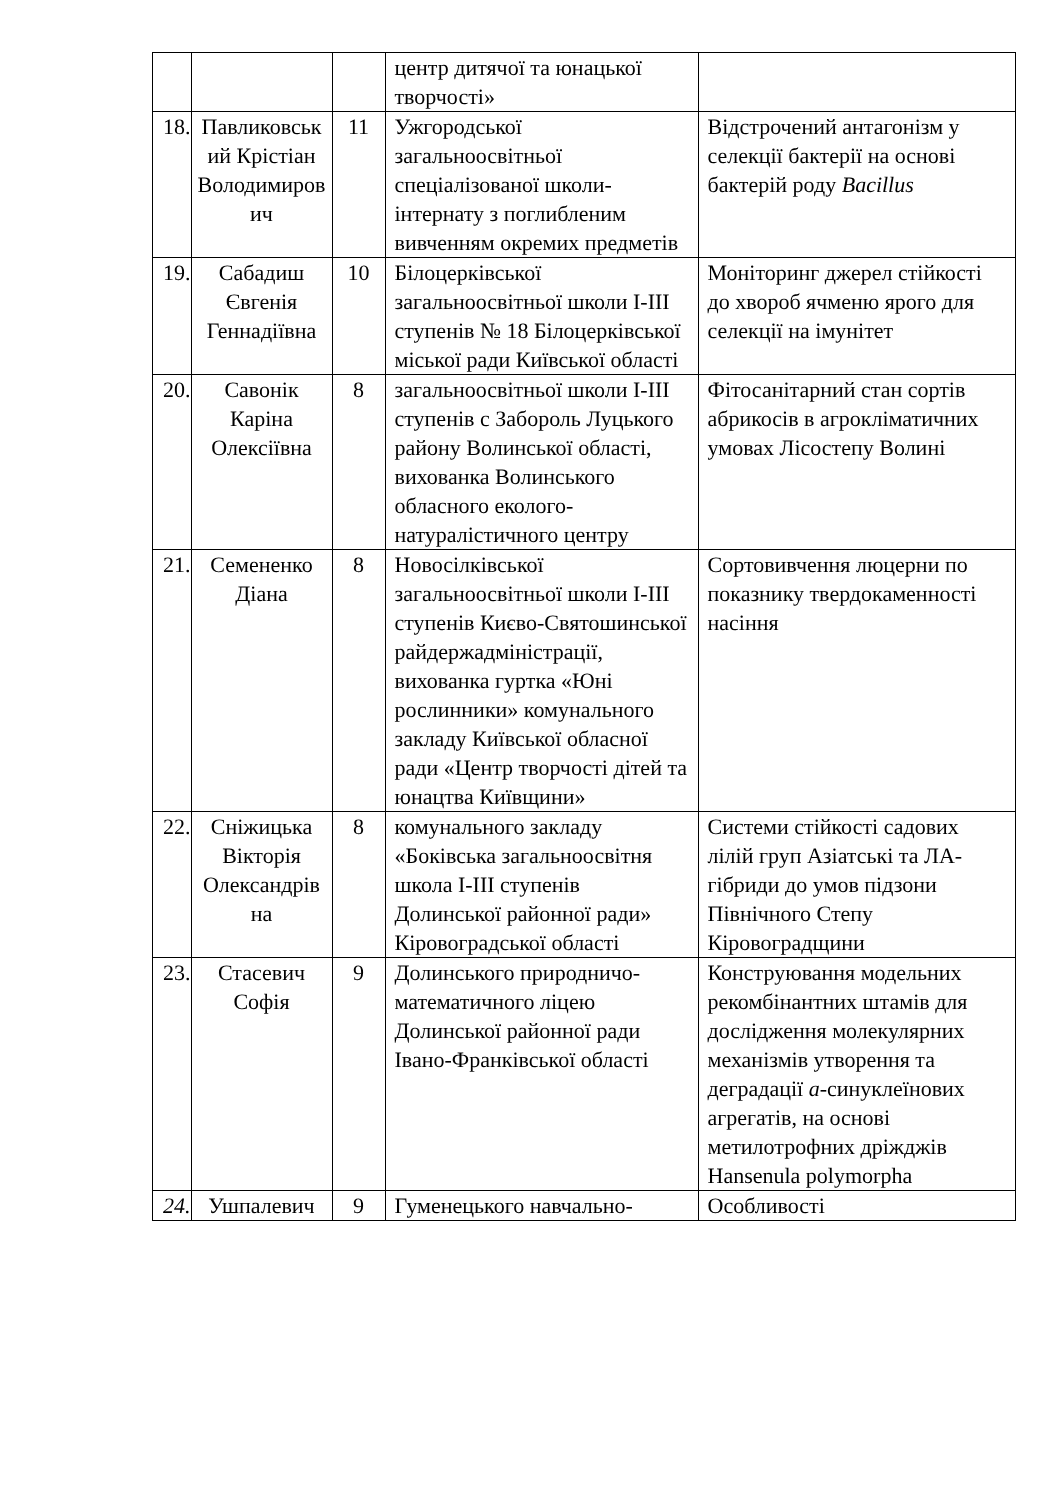| | | | центр дитячої та юнацької творчості» | |
| 18. | Павликовськ ий Крістіан Володимиров ич | 11 | Ужгородської загальноосвітньої спеціалізованої школи-інтернату з поглибленим вивченням окремих предметів | Відстрочений антагонізм у селекції бактерії на основі бактерій роду Bacillus |
| 19. | Сабадиш Євгенія Геннадіївна | 10 | Білоцерківської загальноосвітньої школи I-III ступенів № 18 Білоцерківської міської ради Київської області | Моніторинг джерел стійкості до хвороб ячменю ярого для селекції на імунітет |
| 20. | Савонік Каріна Олексіївна | 8 | загальноосвітньої школи I-III ступенів с Забороль Луцького району Волинської області, вихованка Волинського обласного еколого-натуралістичного центру | Фітосанітарний стан сортів абрикосів в агрокліматичних умовах Лісостепу Волині |
| 21. | Семененко Діана | 8 | Новосілківської загальноосвітньої школи I-III ступенів Києво-Святошинської райдержадміністрації, вихованка гуртка «Юні рослинники» комунального закладу Київської обласної ради «Центр творчості дітей та юнацтва Київщини» | Сортовивчення люцерни по показнику твердокаменності насіння |
| 22. | Сніжицька Вікторія Олександрів на | 8 | комунального закладу «Боківська загальноосвітня школа I-III ступенів Долинської районної ради» Кіровоградської області | Системи стійкості садових лілій груп Азіатські та ЛА-гібриди до умов підзони Північного Степу Кіровоградщини |
| 23. | Стасевич Софія | 9 | Долинського природничо-математичного ліцею Долинської районної ради Івано-Франківської області | Конструювання модельних рекомбінантних штамів для дослідження молекулярних механізмів утворення та деградації а -синуклеїнових агрегатів, на основі метилотрофних дріжджів Hansenula polymorpha |
| 24. | Ушпалевич | 9 | Гуменецького навчально- | Особливості |